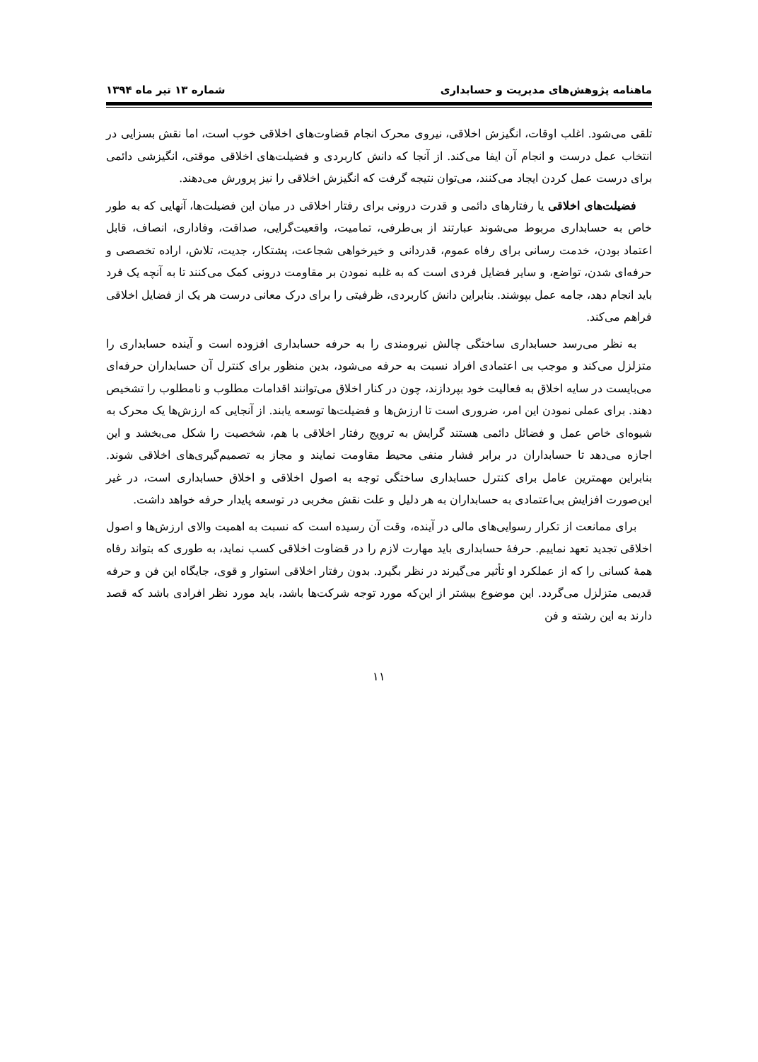ماهنامه پژوهش‌های مدیریت و حسابداری شماره ۱۳ تیر ماه ۱۳۹۴
تلقی می‌شود. اغلب اوقات، انگیزش اخلاقی، نیروی محرک انجام قضاوت‌های اخلاقی خوب است، اما نقش بسزایی در انتخاب عمل درست و انجام آن ایفا می‌کند. از آنجا که دانش کاربردی و فضیلت‌های اخلاقی موقتی، انگیزشی دائمی برای درست عمل کردن ایجاد می‌کنند، می‌توان نتیجه گرفت که انگیزش اخلاقی را نیز پرورش می‌دهند.
فضیلت‌های اخلاقی یا رفتارهای دائمی و قدرت درونی برای رفتار اخلاقی در میان این فضیلت‌ها، آنهایی که به طور خاص به حسابداری مربوط می‌شوند عبارتند از بی‌طرفی، تمامیت، واقعیت‌گرایی، صداقت، وفاداری، انصاف، قابل اعتماد بودن، خدمت رسانی برای رفاه عموم، قدردانی و خیرخواهی شجاعت، پشتکار، جدیت، تلاش، اراده تخصصی و حرفه‌ای شدن، تواضع، و سایر فضایل فردی است که به غلبه نمودن بر مقاومت درونی کمک می‌کنند تا به آنچه یک فرد باید انجام دهد، جامه عمل بپوشند. بنابراین دانش کاربردی، ظرفیتی را برای درک معانی درست هر یک از فضایل اخلاقی فراهم می‌کند.
به نظر می‌رسد حسابداری ساختگی چالش نیرومندی را به حرفه حسابداری افزوده است و آینده حسابداری را متزلزل می‌کند و موجب بی اعتمادی افراد نسبت به حرفه می‌شود، بدین منظور برای کنترل آن حسابداران حرفه‌ای می‌بایست در سایه اخلاق به فعالیت خود بپردازند، چون در کنار اخلاق می‌توانند اقدامات مطلوب و نامطلوب را تشخیص دهند. برای عملی نمودن این امر، ضروری است تا ارزش‌ها و فضیلت‌ها توسعه یابند. از آنجایی که ارزش‌ها یک محرک به شیوه‌ای خاص عمل و فضائل دائمی هستند گرایش به ترویج رفتار اخلاقی با هم، شخصیت را شکل می‌بخشد و این اجازه می‌دهد تا حسابداران در برابر فشار منفی محیط مقاومت نمایند و مجاز به تصمیم‌گیری‌های اخلاقی شوند. بنابراین مهمترین عامل برای کنترل حسابداری ساختگی توجه به اصول اخلاقی و اخلاق حسابداری است، در غیر این‌صورت افزایش بی‌اعتمادی به حسابداران به هر دلیل و علت نقش مخربی در توسعه پایدار حرفه خواهد داشت.
برای ممانعت از تکرار رسوایی‌های مالی در آینده، وقت آن رسیده است که نسبت به اهمیت والای ارزش‌ها و اصول اخلاقی تجدید تعهد نماییم. حرفهٔ حسابداری باید مهارت لازم را در قضاوت اخلاقی کسب نماید، به طوری که بتواند رفاه همهٔ کسانی را که از عملکرد او تأثیر می‌گیرند در نظر بگیرد. بدون رفتار اخلاقی استوار و قوی، جایگاه این فن و حرفه قدیمی متزلزل می‌گردد. این موضوع بیشتر از این‌که مورد توجه شرکت‌ها باشد، باید مورد نظر افرادی باشد که قصد دارند به این رشته و فن
۱۱